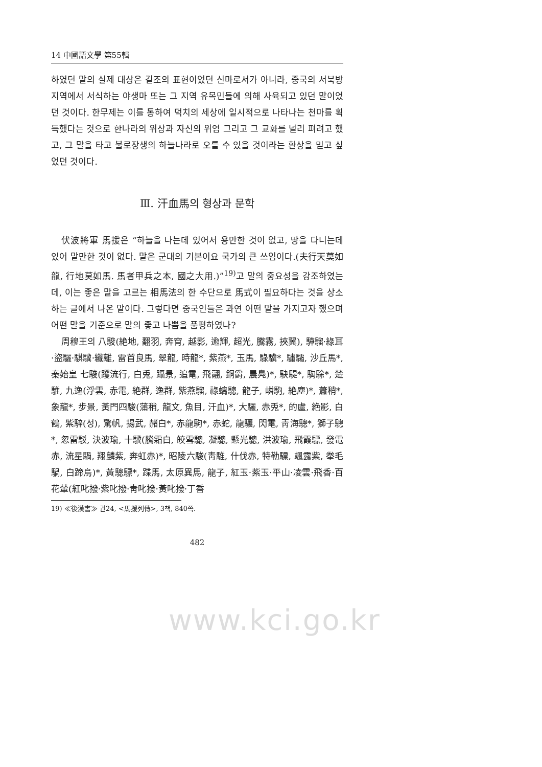14 中國語文學 第55輯
하였던 말의 실제 대상은 길조의 표현이었던 신마로서가 아니라, 중국의 서북방지역에서 서식하는 야생마 또는 그 지역 유목민들에 의해 사육되고 있던 말이었던 것이다. 한무제는 이를 통하여 덕치의 세상에 일시적으로 나타나는 천마를 획득했다는 것으로 한나라의 위상과 자신의 위엄 그리고 그 교화를 널리 펴려고 했고, 그 말을 타고 불로장생의 하늘나라로 오를 수 있을 것이라는 환상을 믿고 싶었던 것이다.
Ⅲ. 汗血馬의 형상과 문학
伏波將軍 馬援은 “하늘을 나는데 있어서 용만한 것이 없고, 땅을 다니는데 있어 말만한 것이 없다. 말은 군대의 기본이요 국가의 큰 쓰임이다.(夫行天莫如龍, 行地莫如馬. 馬者甲兵之本, 國之大用.)”<sup>19)</sup>고 말의 중요성을 강조하였는데, 이는 좋은 말을 고르는 相馬法의 한 수단으로 馬式이 필요하다는 것을 상소하는 글에서 나온 말이다. 그렇다면 중국인들은 과연 어떤 말을 가지고자 했으며 어떤 말을 기준으로 말의 좋고 나쁨을 품평하였나?
周穆王의 八駿(絶地, 翻羽, 奔宵, 越影, 逾輝, 超光, 騰霧, 挾翼), 驊騮·綠耳·盜驪·騏驥·纖離, 雷首良馬, 翠龍, 時龍*, 紫燕*, 玉馬, 騄驥*, 驌驦, 沙丘馬*, 秦始皇 七駿(躩流行, 白兎, 躡景, 追電, 飛翮, 銅爵, 晨鳧)*, 駃騠*, 騊駼*, 楚騅, 九逸(浮雲, 赤電, 絶群, 逸群, 紫燕騮, 祿螭驄, 龍子, 嶙駒, 絶塵)*, 蕭稍*, 象龍*, 步景, 黃門四駿(蒲稍, 龍文, 魚目, 汗血)*, 大驪, 赤兎*, 的盧, 絶影, 白鶴, 紫騂(성), 驚帆, 揚武, 赭白*, 赤龍駒*, 赤蛇, 龍驤, 閃電, 靑海驄*, 獅子驄*, 忽雷駁, 決波瑜, 十驥(騰霜白, 皎雪驄, 凝驄, 懸光驄, 洪波瑜, 飛霞驃, 發電赤, 流星騧, 翔麟紫, 奔虹赤)*, 昭陵六駿(靑騅, 什伐赤, 特勒驃, 颯露紫, 拳毛騧, 白蹄烏)*, 黃驄驃*, 蹀馬, 太原異馬, 龍子, 紅玉·紫玉·平山·凌雲·飛香·百花輦(紅叱撥·紫叱撥·靑叱撥·黃叱撥·丁香
19) ≪後漢書≫ 권24, <馬援列傳>, 3책, 840쪽.
482
www.kci.go.kr